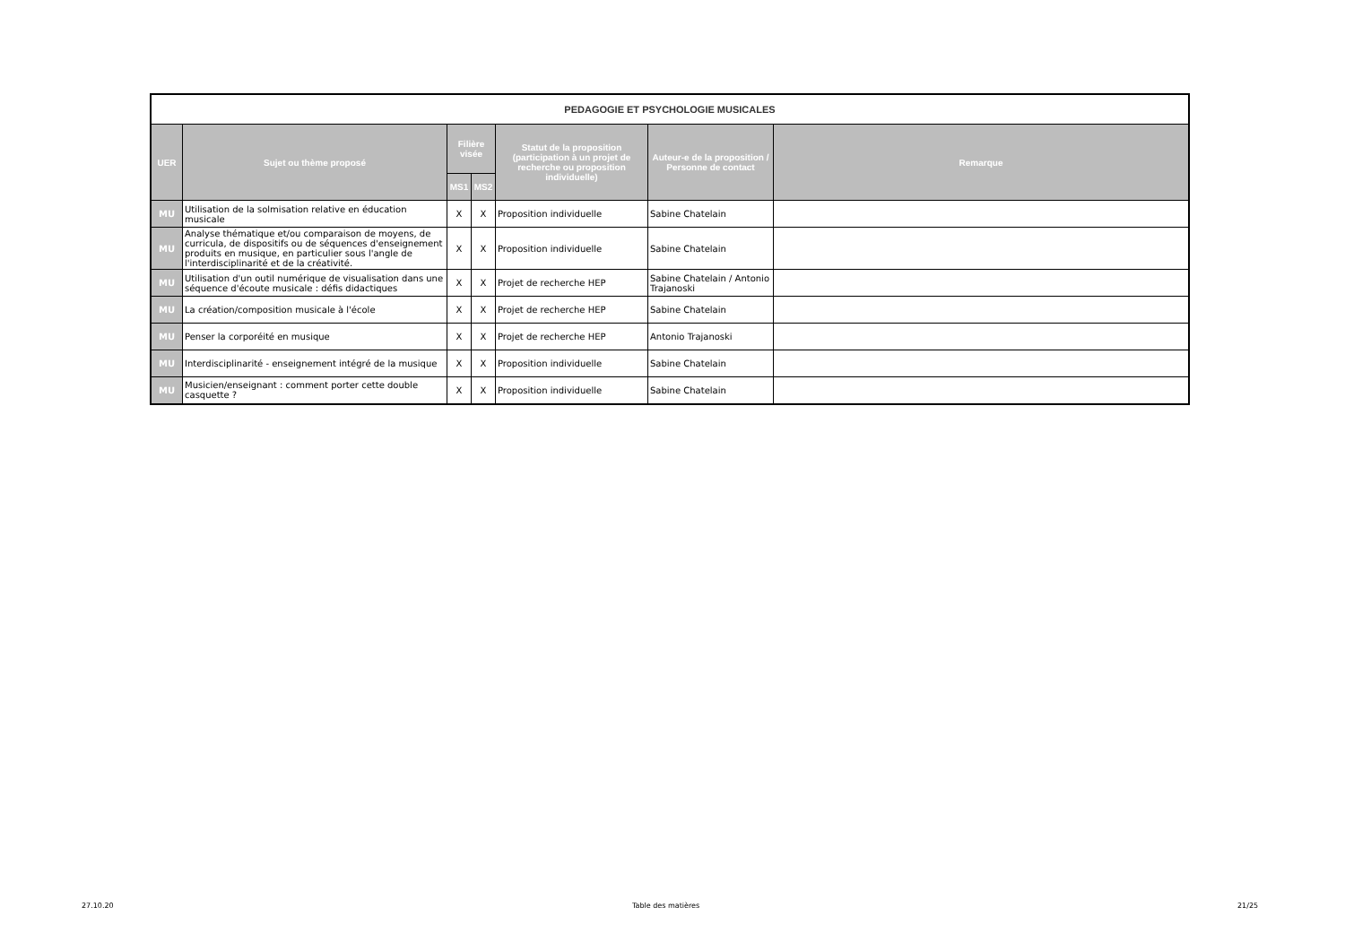| PEDAGOGIE ET PSYCHOLOGIE MUSICALES | | | | | | |
| --- | --- | --- | --- | --- | --- | --- |
| UER | Sujet ou thème proposé | Filière visée | | Statut de la proposition (participation à un projet de recherche ou proposition individuelle) | Auteur-e de la proposition / Personne de contact | Remarque |
| | | MS1 | MS2 | | | |
| MU | Utilisation de la solmisation relative en éducation musicale | X | X | Proposition individuelle | Sabine Chatelain | |
| MU | Analyse thématique et/ou comparaison de moyens, de curricula, de dispositifs ou de séquences d'enseignement produits en musique, en particulier sous l'angle de l'interdisciplinarité et de la créativité. | X | X | Proposition individuelle | Sabine Chatelain | |
| MU | Utilisation d'un outil numérique de visualisation dans une séquence d'écoute musicale : défis didactiques | X | X | Projet de recherche HEP | Sabine Chatelain / Antonio Trajanoski | |
| MU | La création/composition musicale à l'école | X | X | Projet de recherche HEP | Sabine Chatelain | |
| MU | Penser la corporéité en musique | X | X | Projet de recherche HEP | Antonio Trajanoski | |
| MU | Interdisciplinarité - enseignement intégré de la musique | X | X | Proposition individuelle | Sabine Chatelain | |
| MU | Musicien/enseignant : comment porter cette double casquette ? | X | X | Proposition individuelle | Sabine Chatelain | |
27.10.20 Table des matières 21/25